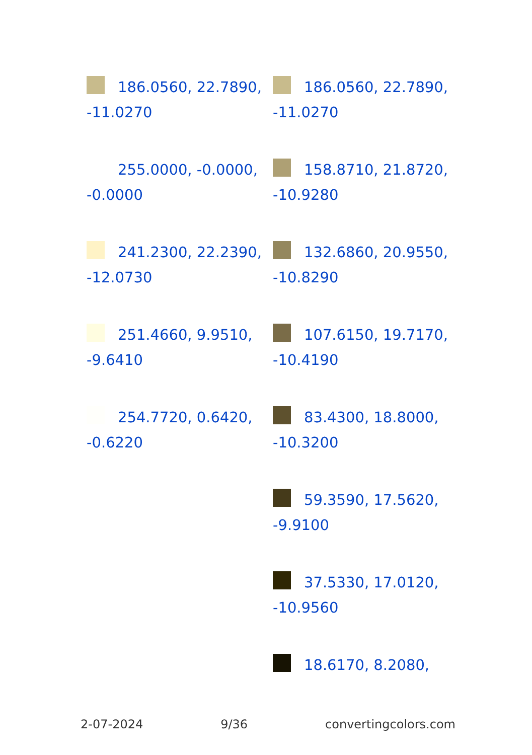186.0560, 22.7890,
-11.0270
255.0000, -0.0000,
-0.0000
241.2300, 22.2390,
-12.0730
251.4660, 9.9510,
-9.6410
254.7720, 0.6420,
-0.6220
186.0560, 22.7890,
-11.0270
158.8710, 21.8720,
-10.9280
132.6860, 20.9550,
-10.8290
107.6150, 19.7170,
-10.4190
83.4300, 18.8000,
-10.3200
59.3590, 17.5620,
-9.9100
37.5330, 17.0120,
-10.9560
18.6170, 8.2080,
2-07-2024 9/36 convertingcolors.com